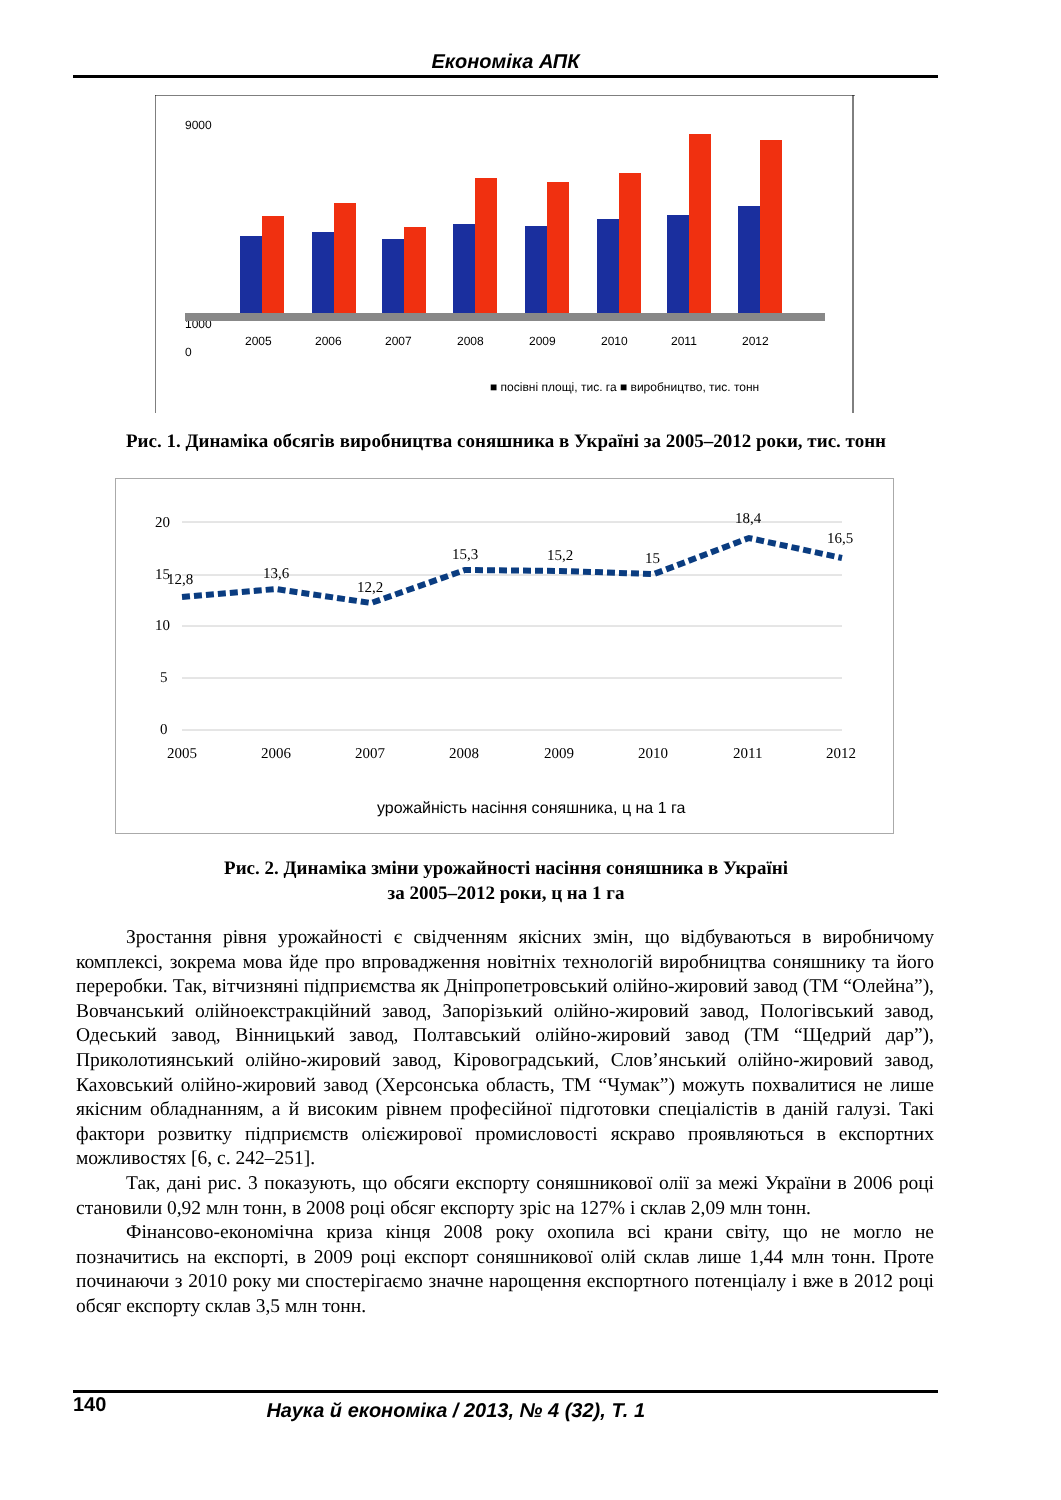Економіка АПК
9000
0
1000
2005
2006
2007
2008
2009
2010
2011
2012
■ посівні площі, тис. га ■ виробництво, тис. тонн
Рис. 1. Динаміка обсягів виробництва соняшника в Україні за 2005–2012 роки, тис. тонн
20
15
10
5
0
12,8
13,6
12,2
15,3
15,2
15
18,4
16,5
2005
2006
2007
2008
2009
2010
2011
2012
урожайність насіння соняшника, ц на 1 га
Рис. 2. Динаміка зміни урожайності насіння соняшника в Україні
за 2005–2012 роки, ц на 1 га
Зростання рівня урожайності є свідченням якісних змін, що відбуваються в виробничому комплексі, зокрема мова йде про впровадження новітніх технологій виробництва соняшнику та його переробки. Так, вітчизняні підприємства як Дніпропетровський олійно-жировий завод (ТМ “Олейна”), Вовчанський олійноекстракційний завод, Запорізький олійно-жировий завод, Пологівський завод, Одеський завод, Вінницький завод, Полтавський олійно-жировий завод (ТМ “Щедрий дар”), Приколотиянський олійно-жировий завод, Кіровоградський, Слов’янський олійно-жировий завод, Каховський олійно-жировий завод (Херсонська область, ТМ “Чумак”) можуть похвалитися не лише якісним обладнанням, а й високим рівнем професійної підготовки спеціалістів в даній галузі. Такі фактори розвитку підприємств олієжирової промисловості яскраво проявляються в експортних можливостях [6, с. 242–251].
Так, дані рис. 3 показують, що обсяги експорту соняшникової олії за межі України в 2006 році становили 0,92 млн тонн, в 2008 році обсяг експорту зріс на 127% і склав 2,09 млн тонн.
Фінансово-економічна криза кінця 2008 року охопила всі крани світу, що не могло не позначитись на експорті, в 2009 році експорт соняшникової олій склав лише 1,44 млн тонн. Проте починаючи з 2010 року ми спостерігаємо значне нарощення експортного потенціалу і вже в 2012 році обсяг експорту склав 3,5 млн тонн.
140 Наука й економіка / 2013, № 4 (32), Т. 1